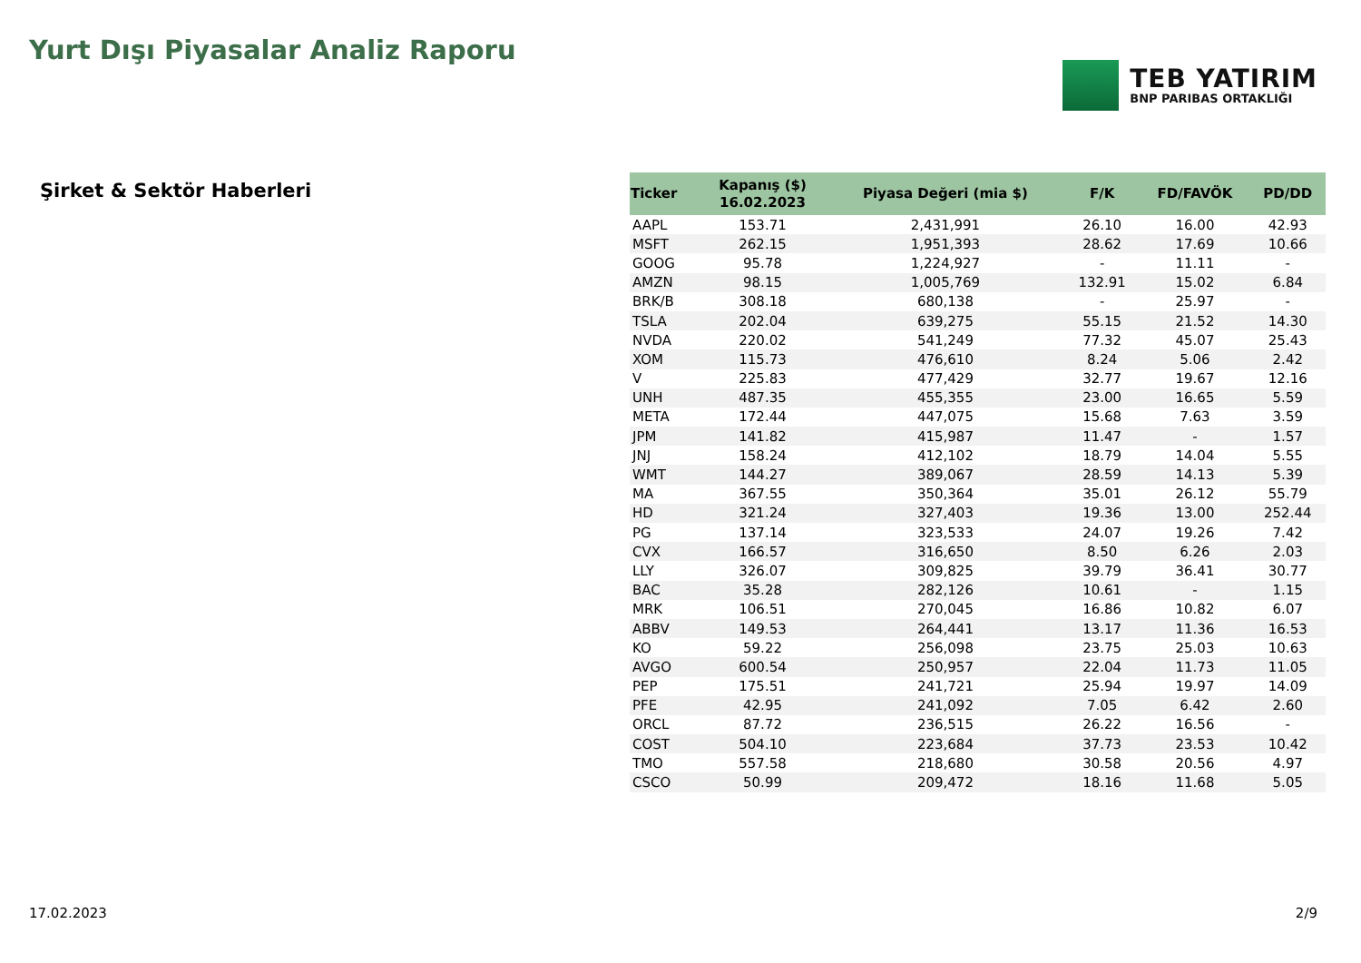Yurt Dışı Piyasalar Analiz Raporu
TEB YATIRIM
BNP PARIBAS ORTAKLIĞI
Şirket & Sektör Haberleri
| Ticker | Kapanış ($) 16.02.2023 | Piyasa Değeri (mia $) | F/K | FD/FAVÖK | PD/DD |
| --- | --- | --- | --- | --- | --- |
| AAPL | 153.71 | 2,431,991 | 26.10 | 16.00 | 42.93 |
| MSFT | 262.15 | 1,951,393 | 28.62 | 17.69 | 10.66 |
| GOOG | 95.78 | 1,224,927 | - | 11.11 | - |
| AMZN | 98.15 | 1,005,769 | 132.91 | 15.02 | 6.84 |
| BRK/B | 308.18 | 680,138 | - | 25.97 | - |
| TSLA | 202.04 | 639,275 | 55.15 | 21.52 | 14.30 |
| NVDA | 220.02 | 541,249 | 77.32 | 45.07 | 25.43 |
| XOM | 115.73 | 476,610 | 8.24 | 5.06 | 2.42 |
| V | 225.83 | 477,429 | 32.77 | 19.67 | 12.16 |
| UNH | 487.35 | 455,355 | 23.00 | 16.65 | 5.59 |
| META | 172.44 | 447,075 | 15.68 | 7.63 | 3.59 |
| JPM | 141.82 | 415,987 | 11.47 | - | 1.57 |
| JNJ | 158.24 | 412,102 | 18.79 | 14.04 | 5.55 |
| WMT | 144.27 | 389,067 | 28.59 | 14.13 | 5.39 |
| MA | 367.55 | 350,364 | 35.01 | 26.12 | 55.79 |
| HD | 321.24 | 327,403 | 19.36 | 13.00 | 252.44 |
| PG | 137.14 | 323,533 | 24.07 | 19.26 | 7.42 |
| CVX | 166.57 | 316,650 | 8.50 | 6.26 | 2.03 |
| LLY | 326.07 | 309,825 | 39.79 | 36.41 | 30.77 |
| BAC | 35.28 | 282,126 | 10.61 | - | 1.15 |
| MRK | 106.51 | 270,045 | 16.86 | 10.82 | 6.07 |
| ABBV | 149.53 | 264,441 | 13.17 | 11.36 | 16.53 |
| KO | 59.22 | 256,098 | 23.75 | 25.03 | 10.63 |
| AVGO | 600.54 | 250,957 | 22.04 | 11.73 | 11.05 |
| PEP | 175.51 | 241,721 | 25.94 | 19.97 | 14.09 |
| PFE | 42.95 | 241,092 | 7.05 | 6.42 | 2.60 |
| ORCL | 87.72 | 236,515 | 26.22 | 16.56 | - |
| COST | 504.10 | 223,684 | 37.73 | 23.53 | 10.42 |
| TMO | 557.58 | 218,680 | 30.58 | 20.56 | 4.97 |
| CSCO | 50.99 | 209,472 | 18.16 | 11.68 | 5.05 |
17.02.2023 2/9